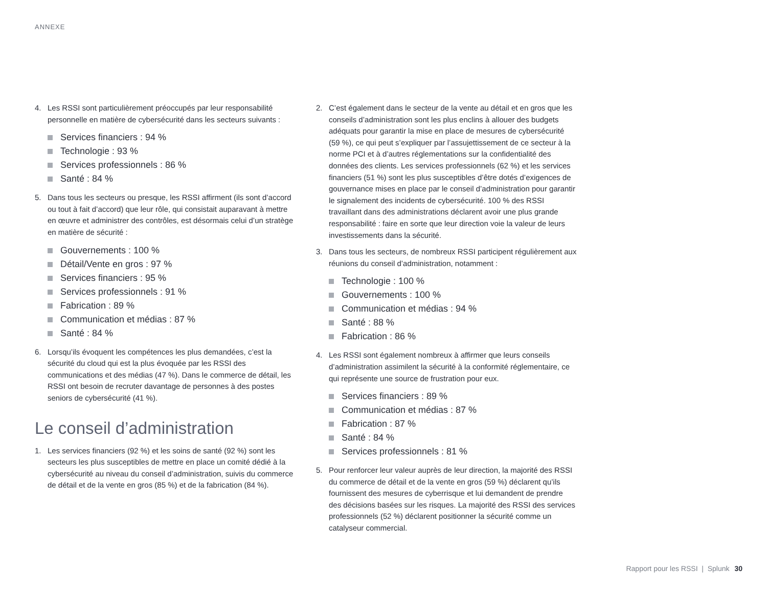ANNEXE
4. Les RSSI sont particulièrement préoccupés par leur responsabilité personnelle en matière de cybersécurité dans les secteurs suivants :
Services financiers : 94 %
Technologie : 93 %
Services professionnels : 86 %
Santé : 84 %
5. Dans tous les secteurs ou presque, les RSSI affirment (ils sont d’accord ou tout à fait d’accord) que leur rôle, qui consistait auparavant à mettre en œuvre et administrer des contrôles, est désormais celui d’un stratège en matière de sécurité :
Gouvernements : 100 %
Détail/Vente en gros : 97 %
Services financiers : 95 %
Services professionnels : 91 %
Fabrication : 89 %
Communication et médias : 87 %
Santé : 84 %
6. Lorsqu’ils évoquent les compétences les plus demandées, c’est la sécurité du cloud qui est la plus évoquée par les RSSI des communications et des médias (47 %). Dans le commerce de détail, les RSSI ont besoin de recruter davantage de personnes à des postes seniors de cybersécurité (41 %).
Le conseil d’administration
1. Les services financiers (92 %) et les soins de santé (92 %) sont les secteurs les plus susceptibles de mettre en place un comité dédié à la cybersécurité au niveau du conseil d’administration, suivis du commerce de détail et de la vente en gros (85 %) et de la fabrication (84 %).
2. C’est également dans le secteur de la vente au détail et en gros que les conseils d’administration sont les plus enclins à allouer des budgets adéquats pour garantir la mise en place de mesures de cybersécurité (59 %), ce qui peut s’expliquer par l’assujettissement de ce secteur à la norme PCI et à d’autres réglementations sur la confidentialité des données des clients. Les services professionnels (62 %) et les services financiers (51 %) sont les plus susceptibles d’être dotés d’exigences de gouvernance mises en place par le conseil d’administration pour garantir le signalement des incidents de cybersécurité. 100 % des RSSI travaillant dans des administrations déclarent avoir une plus grande responsabilité : faire en sorte que leur direction voie la valeur de leurs investissements dans la sécurité.
3. Dans tous les secteurs, de nombreux RSSI participent régulièrement aux réunions du conseil d’administration, notamment :
Technologie : 100 %
Gouvernements : 100 %
Communication et médias : 94 %
Santé : 88 %
Fabrication : 86 %
4. Les RSSI sont également nombreux à affirmer que leurs conseils d’administration assimilent la sécurité à la conformité réglementaire, ce qui représente une source de frustration pour eux.
Services financiers : 89 %
Communication et médias : 87 %
Fabrication : 87 %
Santé : 84 %
Services professionnels : 81 %
5. Pour renforcer leur valeur auprès de leur direction, la majorité des RSSI du commerce de détail et de la vente en gros (59 %) déclarent qu’ils fournissent des mesures de cyberrisque et lui demandent de prendre des décisions basées sur les risques. La majorité des RSSI des services professionnels (52 %) déclarent positionner la sécurité comme un catalyseur commercial.
Rapport pour les RSSI | Splunk 30